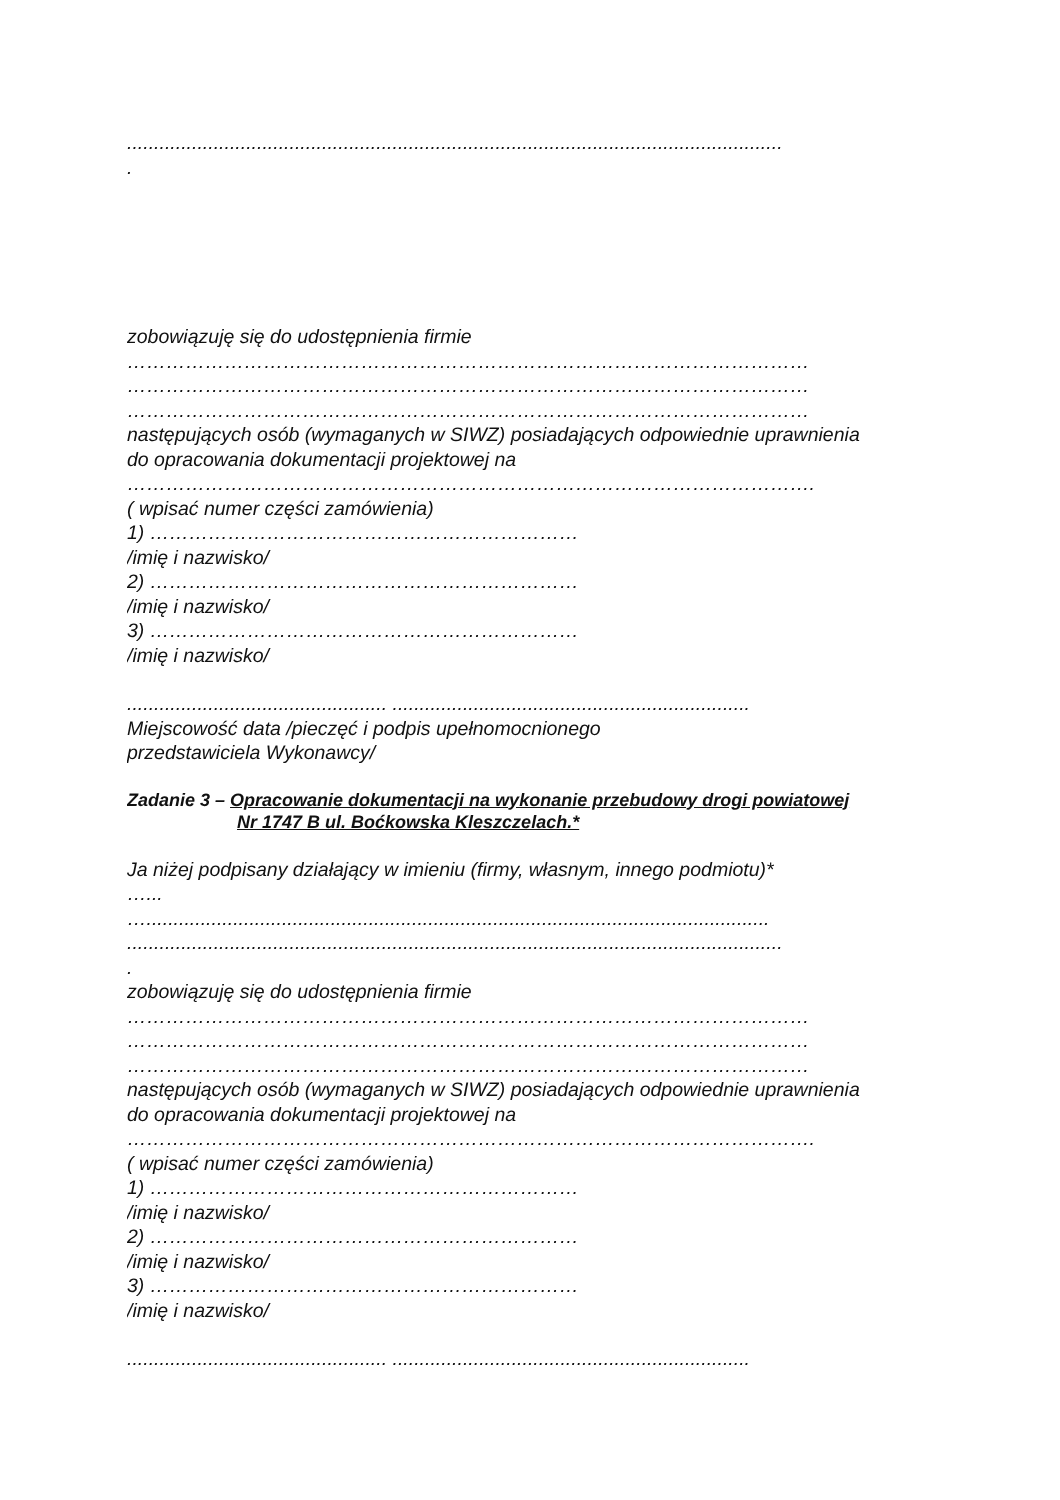.........................................................................................................................
.
zobowiązuję się do udostępnienia firmie
……………………………………………………………………………………………
……………………………………………………………………………………………
……………………………………………………………………………………………
następujących osób (wymaganych w SIWZ) posiadających odpowiednie uprawnienia
do opracowania dokumentacji projektowej na
…………………………………………………………………………………………….
( wpisać numer części zamówienia)
1) …………………………………………………………
/imię i nazwisko/
2) …………………………………………………………
/imię i nazwisko/
3) …………………………………………………………
/imię i nazwisko/
................................................ ..................................................................
Miejscowość data /pieczęć i podpis upełnomocnionego
przedstawiciela Wykonawcy/
Zadanie 3 – Opracowanie dokumentacji na wykonanie przebudowy drogi powiatowej
Nr 1747 B ul. Boćkowska Kleszczelach.*
Ja niżej podpisany działający w imieniu (firmy, własnym, innego podmiotu)*
…...
…...................................................................................................................
.........................................................................................................................
.
zobowiązuję się do udostępnienia firmie
……………………………………………………………………………………………
……………………………………………………………………………………………
……………………………………………………………………………………………
następujących osób (wymaganych w SIWZ) posiadających odpowiednie uprawnienia
do opracowania dokumentacji projektowej na
…………………………………………………………………………………………….
( wpisać numer części zamówienia)
1) …………………………………………………………
/imię i nazwisko/
2) …………………………………………………………
/imię i nazwisko/
3) …………………………………………………………
/imię i nazwisko/
................................................ ..................................................................